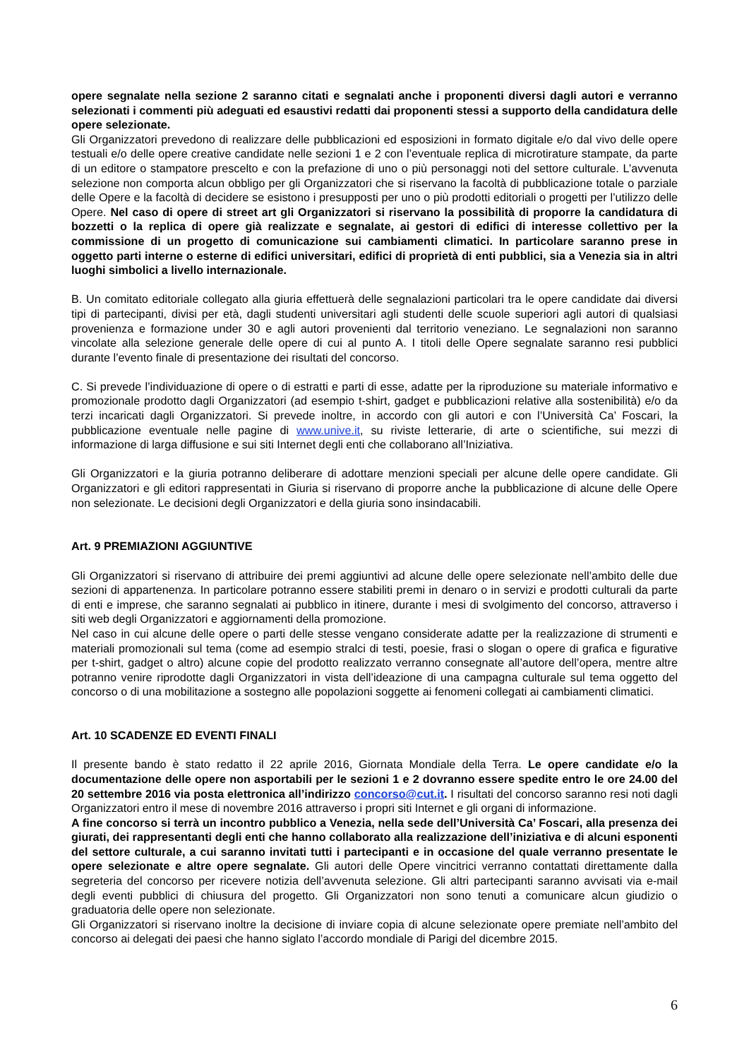opere segnalate nella sezione 2 saranno citati e segnalati anche i proponenti diversi dagli autori e verranno selezionati i commenti più adeguati ed esaustivi redatti dai proponenti stessi a supporto della candidatura delle opere selezionate.
Gli Organizzatori prevedono di realizzare delle pubblicazioni ed esposizioni in formato digitale e/o dal vivo delle opere testuali e/o delle opere creative candidate nelle sezioni 1 e 2 con l’eventuale replica di microtirature stampate, da parte di un editore o stampatore prescelto e con la prefazione di uno o più personaggi noti del settore culturale. L’avvenuta selezione non comporta alcun obbligo per gli Organizzatori che si riservano la facoltà di pubblicazione totale o parziale delle Opere e la facoltà di decidere se esistono i presupposti per uno o più prodotti editoriali o progetti per l’utilizzo delle Opere. Nel caso di opere di street art gli Organizzatori si riservano la possibilità di proporre la candidatura di bozzetti o la replica di opere già realizzate e segnalate, ai gestori di edifici di interesse collettivo per la commissione di un progetto di comunicazione sui cambiamenti climatici. In particolare saranno prese in oggetto parti interne o esterne di edifici universitari, edifici di proprietà di enti pubblici, sia a Venezia sia in altri luoghi simbolici a livello internazionale.
B. Un comitato editoriale collegato alla giuria effettuerà delle segnalazioni particolari tra le opere candidate dai diversi tipi di partecipanti, divisi per età, dagli studenti universitari agli studenti delle scuole superiori agli autori di qualsiasi provenienza e formazione under 30 e agli autori provenienti dal territorio veneziano. Le segnalazioni non saranno vincolate alla selezione generale delle opere di cui al punto A. I titoli delle Opere segnalate saranno resi pubblici durante l’evento finale di presentazione dei risultati del concorso.
C. Si prevede l’individuazione di opere o di estratti e parti di esse, adatte per la riproduzione su materiale informativo e promozionale prodotto dagli Organizzatori (ad esempio t-shirt, gadget e pubblicazioni relative alla sostenibilità) e/o da terzi incaricati dagli Organizzatori. Si prevede inoltre, in accordo con gli autori e con l’Università Ca’ Foscari, la pubblicazione eventuale nelle pagine di www.unive.it, su riviste letterarie, di arte o scientifiche, sui mezzi di informazione di larga diffusione e sui siti Internet degli enti che collaborano all’Iniziativa.
Gli Organizzatori e la giuria potranno deliberare di adottare menzioni speciali per alcune delle opere candidate. Gli Organizzatori e gli editori rappresentati in Giuria si riservano di proporre anche la pubblicazione di alcune delle Opere non selezionate. Le decisioni degli Organizzatori e della giuria sono insindacabili.
Art. 9 PREMIAZIONI AGGIUNTIVE
Gli Organizzatori si riservano di attribuire dei premi aggiuntivi ad alcune delle opere selezionate nell’ambito delle due sezioni di appartenenza. In particolare potranno essere stabiliti premi in denaro o in servizi e prodotti culturali da parte di enti e imprese, che saranno segnalati ai pubblico in itinere, durante i mesi di svolgimento del concorso, attraverso i siti web degli Organizzatori e aggiornamenti della promozione.
Nel caso in cui alcune delle opere o parti delle stesse vengano considerate adatte per la realizzazione di strumenti e materiali promozionali sul tema (come ad esempio stralci di testi, poesie, frasi o slogan o opere di grafica e figurative per t-shirt, gadget o altro) alcune copie del prodotto realizzato verranno consegnate all’autore dell’opera, mentre altre potranno venire riprodotte dagli Organizzatori in vista dell’ideazione di una campagna culturale sul tema oggetto del concorso o di una mobilitazione a sostegno alle popolazioni soggette ai fenomeni collegati ai cambiamenti climatici.
Art. 10 SCADENZE ED EVENTI FINALI
Il presente bando è stato redatto il 22 aprile 2016, Giornata Mondiale della Terra. Le opere candidate e/o la documentazione delle opere non asportabili per le sezioni 1 e 2 dovranno essere spedite entro le ore 24.00 del 20 settembre 2016 via posta elettronica all’indirizzo concorso@cut.it. I risultati del concorso saranno resi noti dagli Organizzatori entro il mese di novembre 2016 attraverso i propri siti Internet e gli organi di informazione.
A fine concorso si terrà un incontro pubblico a Venezia, nella sede dell’Università Ca’ Foscari, alla presenza dei giurati, dei rappresentanti degli enti che hanno collaborato alla realizzazione dell’iniziativa e di alcuni esponenti del settore culturale, a cui saranno invitati tutti i partecipanti e in occasione del quale verranno presentate le opere selezionate e altre opere segnalate. Gli autori delle Opere vincitrici verranno contattati direttamente dalla segreteria del concorso per ricevere notizia dell’avvenuta selezione. Gli altri partecipanti saranno avvisati via e-mail degli eventi pubblici di chiusura del progetto. Gli Organizzatori non sono tenuti a comunicare alcun giudizio o graduatoria delle opere non selezionate.
Gli Organizzatori si riservano inoltre la decisione di inviare copia di alcune selezionate opere premiate nell’ambito del concorso ai delegati dei paesi che hanno siglato l’accordo mondiale di Parigi del dicembre 2015.
6